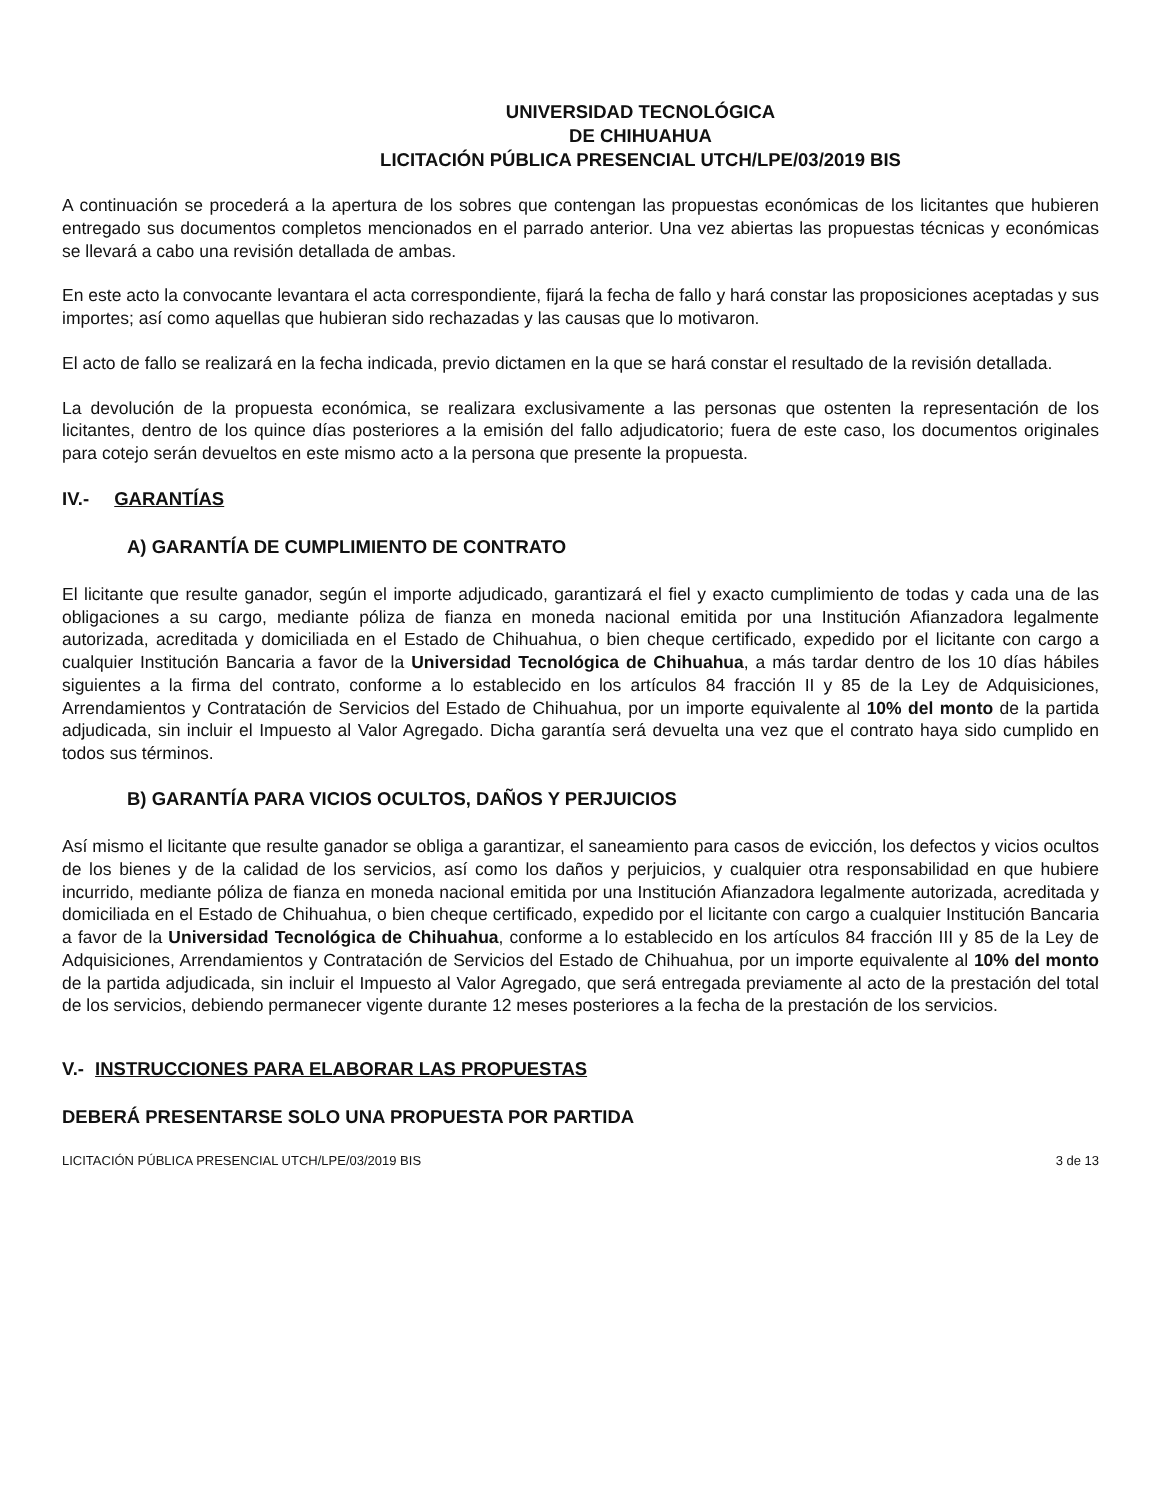UNIVERSIDAD TECNOLÓGICA
DE CHIHUAHUA
LICITACIÓN PÚBLICA PRESENCIAL UTCH/LPE/03/2019 BIS
A continuación se procederá a la apertura de los sobres que contengan las propuestas económicas de los licitantes que hubieren entregado sus documentos completos mencionados en el parrado anterior. Una vez abiertas las propuestas técnicas y económicas se llevará a cabo una revisión detallada de ambas.
En este acto la convocante levantara el acta correspondiente, fijará la fecha de fallo y hará constar las proposiciones aceptadas y sus importes; así como aquellas que hubieran sido rechazadas y las causas que lo motivaron.
El acto de fallo se realizará en la fecha indicada, previo dictamen en la que se hará constar el resultado de la revisión detallada.
La devolución de la propuesta económica, se realizara exclusivamente a las personas que ostenten la representación de los licitantes, dentro de los quince días posteriores a la emisión del fallo adjudicatorio; fuera de este caso, los documentos originales para cotejo serán devueltos en este mismo acto a la persona que presente la propuesta.
IV.- GARANTÍAS
A) GARANTÍA DE CUMPLIMIENTO DE CONTRATO
El licitante que resulte ganador, según el importe adjudicado, garantizará el fiel y exacto cumplimiento de todas y cada una de las obligaciones a su cargo, mediante póliza de fianza en moneda nacional emitida por una Institución Afianzadora legalmente autorizada, acreditada y domiciliada en el Estado de Chihuahua, o bien cheque certificado, expedido por el licitante con cargo a cualquier Institución Bancaria a favor de la Universidad Tecnológica de Chihuahua, a más tardar dentro de los 10 días hábiles siguientes a la firma del contrato, conforme a lo establecido en los artículos 84 fracción II y 85 de la Ley de Adquisiciones, Arrendamientos y Contratación de Servicios del Estado de Chihuahua, por un importe equivalente al 10% del monto de la partida adjudicada, sin incluir el Impuesto al Valor Agregado. Dicha garantía será devuelta una vez que el contrato haya sido cumplido en todos sus términos.
B) GARANTÍA PARA VICIOS OCULTOS, DAÑOS Y PERJUICIOS
Así mismo el licitante que resulte ganador se obliga a garantizar, el saneamiento para casos de evicción, los defectos y vicios ocultos de los bienes y de la calidad de los servicios, así como los daños y perjuicios, y cualquier otra responsabilidad en que hubiere incurrido, mediante póliza de fianza en moneda nacional emitida por una Institución Afianzadora legalmente autorizada, acreditada y domiciliada en el Estado de Chihuahua, o bien cheque certificado, expedido por el licitante con cargo a cualquier Institución Bancaria a favor de la Universidad Tecnológica de Chihuahua, conforme a lo establecido en los artículos 84 fracción III y 85 de la Ley de Adquisiciones, Arrendamientos y Contratación de Servicios del Estado de Chihuahua, por un importe equivalente al 10% del monto de la partida adjudicada, sin incluir el Impuesto al Valor Agregado, que será entregada previamente al acto de la prestación del total de los servicios, debiendo permanecer vigente durante 12 meses posteriores a la fecha de la prestación de los servicios.
V.- INSTRUCCIONES PARA ELABORAR LAS PROPUESTAS
DEBERÁ PRESENTARSE SOLO UNA PROPUESTA POR PARTIDA
LICITACIÓN PÚBLICA PRESENCIAL UTCH/LPE/03/2019 BIS 3 de 13